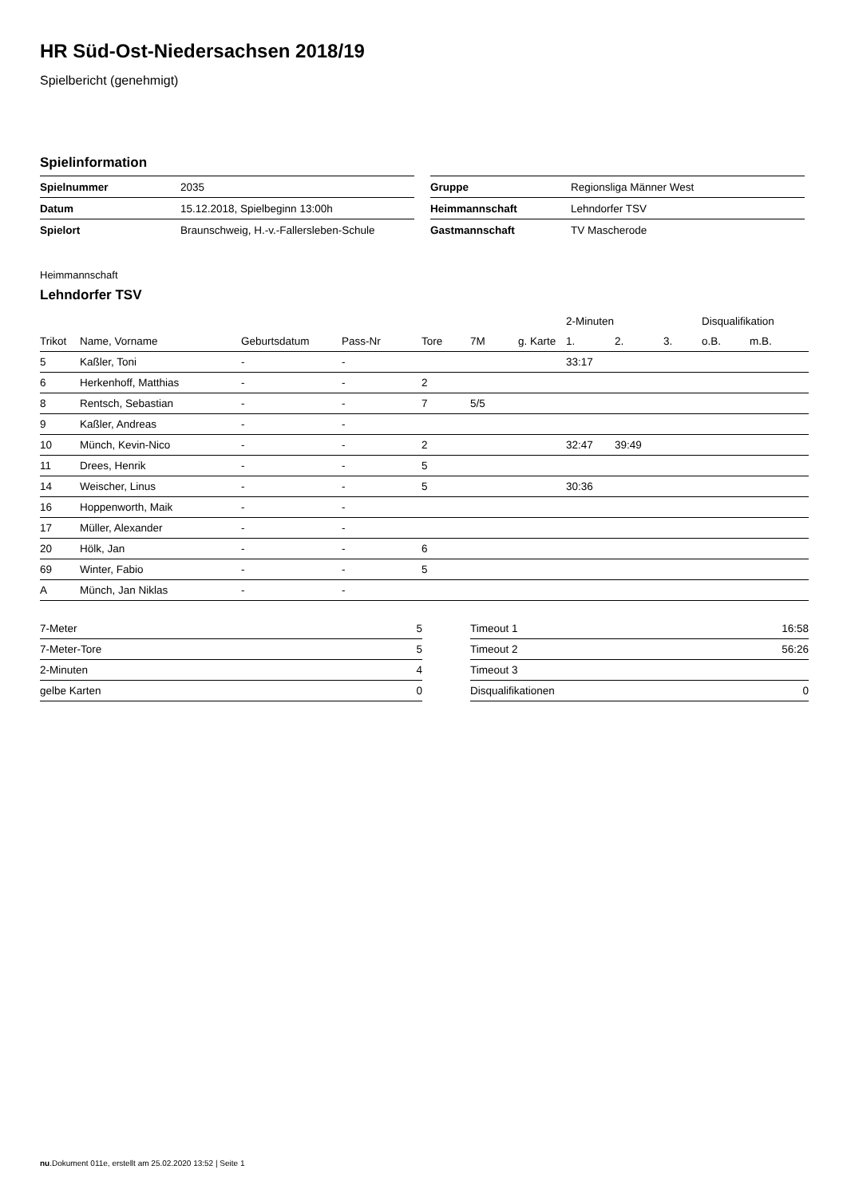HR Süd-Ost-Niedersachsen 2018/19
Spielbericht (genehmigt)
Spielinformation
| Spielnummer | 2035 |
| Datum | 15.12.2018, Spielbeginn 13:00h |
| Spielort | Braunschweig, H.-v.-Fallersleben-Schule |
| Gruppe | Regionsliga Männer West |
| Heimmannschaft | Lehndorfer TSV |
| Gastmannschaft | TV Mascherode |
Heimmannschaft
Lehndorfer TSV
| | | | | | | | 2-Minuten | | | Disqualifikation | |
| --- | --- | --- | --- | --- | --- | --- | --- | --- | --- | --- | --- |
| Trikot | Name, Vorname | Geburtsdatum | Pass-Nr | Tore | 7M | g. Karte | 1. | 2. | 3. | o.B. | m.B. |
| 5 | Kaßler, Toni | - | - | | | | 33:17 | | | | |
| 6 | Herkenhoff, Matthias | - | - | 2 | | | | | | | |
| 8 | Rentsch, Sebastian | - | - | 7 | 5/5 | | | | | | |
| 9 | Kaßler, Andreas | - | - | | | | | | | | |
| 10 | Münch, Kevin-Nico | - | - | 2 | | | 32:47 | 39:49 | | | |
| 11 | Drees, Henrik | - | - | 5 | | | | | | | |
| 14 | Weischer, Linus | - | - | 5 | | | 30:36 | | | | |
| 16 | Hoppenworth, Maik | - | - | | | | | | | | |
| 17 | Müller, Alexander | - | - | | | | | | | | |
| 20 | Hölk, Jan | - | - | 6 | | | | | | | |
| 69 | Winter, Fabio | - | - | 5 | | | | | | | |
| A | Münch, Jan Niklas | - | - | | | | | | | | |
| 7-Meter | 5 |
| 7-Meter-Tore | 5 |
| 2-Minuten | 4 |
| gelbe Karten | 0 |
| Timeout 1 | 16:58 |
| Timeout 2 | 56:26 |
| Timeout 3 | |
| Disqualifikationen | 0 |
nu.Dokument 011e, erstellt am 25.02.2020 13:52 | Seite 1